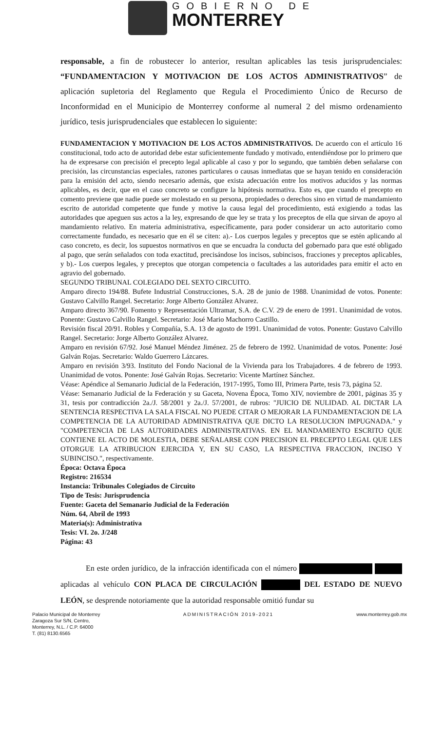GOBIERNO DE
MONTERREY
responsable, a fin de robustecer lo anterior, resultan aplicables las tesis jurisprudenciales: “FUNDAMENTACION Y MOTIVACION DE LOS ACTOS ADMINISTRATIVOS” de aplicación supletoria del Reglamento que Regula el Procedimiento Único de Recurso de Inconformidad en el Municipio de Monterrey conforme al numeral 2 del mismo ordenamiento jurídico, tesis jurisprudenciales que establecen lo siguiente:
FUNDAMENTACION Y MOTIVACION DE LOS ACTOS ADMINISTRATIVOS. De acuerdo con el artículo 16 constitucional, todo acto de autoridad debe estar suficientemente fundado y motivado, entendiéndose por lo primero que ha de expresarse con precisión el precepto legal aplicable al caso y por lo segundo, que también deben señalarse con precisión, las circunstancias especiales, razones particulares o causas inmediatas que se hayan tenido en consideración para la emisión del acto, siendo necesario además, que exista adecuación entre los motivos aducidos y las normas aplicables, es decir, que en el caso concreto se configure la hipótesis normativa. Esto es, que cuando el precepto en comento previene que nadie puede ser molestado en su persona, propiedades o derechos sino en virtud de mandamiento escrito de autoridad competente que funde y motive la causa legal del procedimiento, está exigiendo a todas las autoridades que apeguen sus actos a la ley, expresando de que ley se trata y los preceptos de ella que sirvan de apoyo al mandamiento relativo. En materia administrativa, específicamente, para poder considerar un acto autoritario como correctamente fundado, es necesario que en él se citen: a).- Los cuerpos legales y preceptos que se estén aplicando al caso concreto, es decir, los supuestos normativos en que se encuadra la conducta del gobernado para que esté obligado al pago, que serán señalados con toda exactitud, precisándose los incisos, subincisos, fracciones y preceptos aplicables, y b).- Los cuerpos legales, y preceptos que otorgan competencia o facultades a las autoridades para emitir el acto en agravio del gobernado.
SEGUNDO TRIBUNAL COLEGIADO DEL SEXTO CIRCUITO.
Amparo directo 194/88. Bufete Industrial Construcciones, S.A. 28 de junio de 1988. Unanimidad de votos. Ponente: Gustavo Calvillo Rangel. Secretario: Jorge Alberto González Alvarez.
Amparo directo 367/90. Fomento y Representación Ultramar, S.A. de C.V. 29 de enero de 1991. Unanimidad de votos. Ponente: Gustavo Calvillo Rangel. Secretario: José Mario Machorro Castillo.
Revisión fiscal 20/91. Robles y Compañía, S.A. 13 de agosto de 1991. Unanimidad de votos. Ponente: Gustavo Calvillo Rangel. Secretario: Jorge Alberto González Alvarez.
Amparo en revisión 67/92. José Manuel Méndez Jiménez. 25 de febrero de 1992. Unanimidad de votos. Ponente: José Galván Rojas. Secretario: Waldo Guerrero Lázcares.
Amparo en revisión 3/93. Instituto del Fondo Nacional de la Vivienda para los Trabajadores. 4 de febrero de 1993. Unanimidad de votos. Ponente: José Galván Rojas. Secretario: Vicente Martínez Sánchez.
Véase: Apéndice al Semanario Judicial de la Federación, 1917-1995, Tomo III, Primera Parte, tesis 73, página 52.
Véase: Semanario Judicial de la Federación y su Gaceta, Novena Época, Tomo XIV, noviembre de 2001, páginas 35 y 31, tesis por contradicción 2a./J. 58/2001 y 2a./J. 57/2001, de rubros: "JUICIO DE NULIDAD. AL DICTAR LA SENTENCIA RESPECTIVA LA SALA FISCAL NO PUEDE CITAR O MEJORAR LA FUNDAMENTACION DE LA COMPETENCIA DE LA AUTORIDAD ADMINISTRATIVA QUE DICTO LA RESOLUCION IMPUGNADA." y "COMPETENCIA DE LAS AUTORIDADES ADMINISTRATIVAS. EN EL MANDAMIENTO ESCRITO QUE CONTIENE EL ACTO DE MOLESTIA, DEBE SEÑALARSE CON PRECISION EL PRECEPTO LEGAL QUE LES OTORGUE LA ATRIBUCION EJERCIDA Y, EN SU CASO, LA RESPECTIVA FRACCION, INCISO Y SUBINCISO.", respectivamente.
Época: Octava Época
Registro: 216534
Instancia: Tribunales Colegiados de Circuito
Tipo de Tesis: Jurisprudencia
Fuente: Gaceta del Semanario Judicial de la Federación
Núm. 64, Abril de 1993
Materia(s): Administrativa
Tesis: VI. 2o. J/248
Página: 43
En este orden jurídico, de la infracción identificada con el número aplicadas al vehículo CON PLACA DE CIRCULACIÓN DEL ESTADO DE NUEVO LEÓN, se desprende notoriamente que la autoridad responsable omitió fundar su
Palacio Municipal de Monterrey
Zaragoza Sur S/N, Centro,
Monterrey, N.L. / C.P. 64000
T. (81) 8130.6565
ADMINISTRACIÓN 2019-2021 www.monterrey.gob.mx